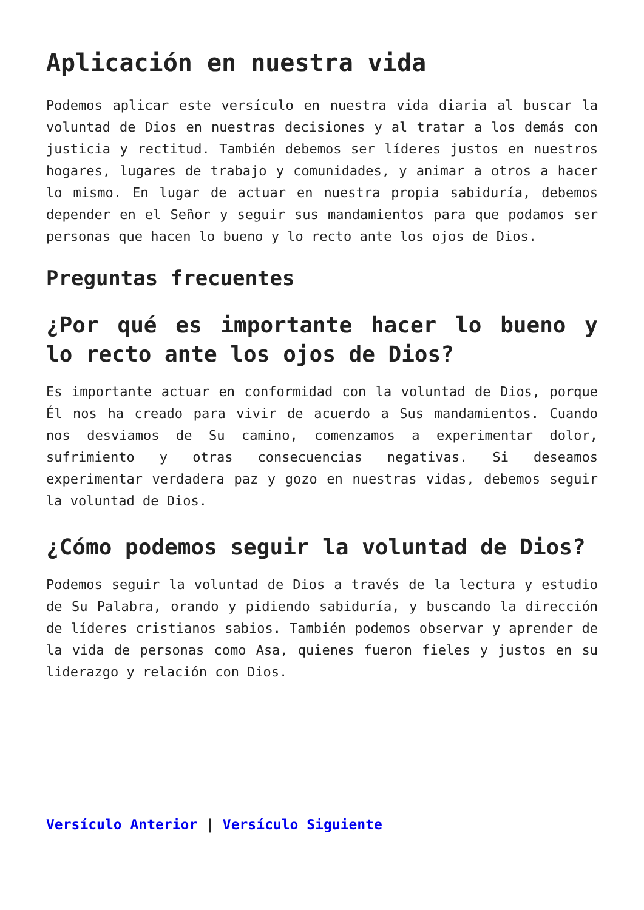Aplicación en nuestra vida
Podemos aplicar este versículo en nuestra vida diaria al buscar la voluntad de Dios en nuestras decisiones y al tratar a los demás con justicia y rectitud. También debemos ser líderes justos en nuestros hogares, lugares de trabajo y comunidades, y animar a otros a hacer lo mismo. En lugar de actuar en nuestra propia sabiduría, debemos depender en el Señor y seguir sus mandamientos para que podamos ser personas que hacen lo bueno y lo recto ante los ojos de Dios.
Preguntas frecuentes
¿Por qué es importante hacer lo bueno y lo recto ante los ojos de Dios?
Es importante actuar en conformidad con la voluntad de Dios, porque Él nos ha creado para vivir de acuerdo a Sus mandamientos. Cuando nos desviamos de Su camino, comenzamos a experimentar dolor, sufrimiento y otras consecuencias negativas. Si deseamos experimentar verdadera paz y gozo en nuestras vidas, debemos seguir la voluntad de Dios.
¿Cómo podemos seguir la voluntad de Dios?
Podemos seguir la voluntad de Dios a través de la lectura y estudio de Su Palabra, orando y pidiendo sabiduría, y buscando la dirección de líderes cristianos sabios. También podemos observar y aprender de la vida de personas como Asa, quienes fueron fieles y justos en su liderazgo y relación con Dios.
Versículo Anterior | Versículo Siguiente